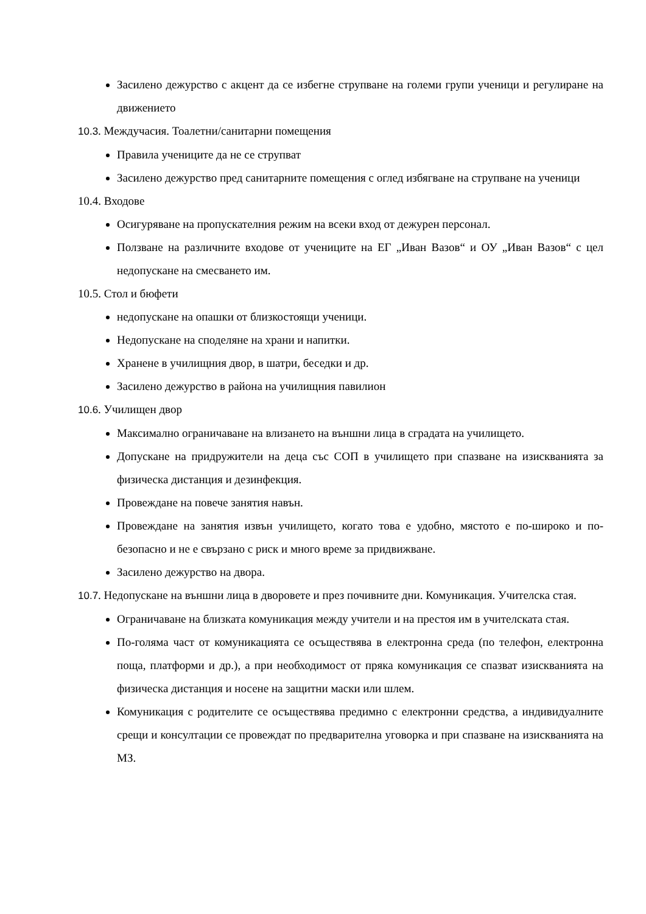Засилено дежурство с акцент да се избегне струпване на големи групи ученици и регулиране на движението
10.3. Междучасия. Тоалетни/санитарни помещения
Правила учениците да не се струпват
Засилено дежурство пред санитарните помещения с оглед избягване на струпване на ученици
10.4. Входове
Осигуряване на пропускателния режим на всеки вход от дежурен персонал.
Ползване на различните входове от учениците на ЕГ „Иван Вазов“ и ОУ „Иван Вазов“ с цел недопускане на смесването им.
10.5. Стол и бюфети
недопускане на опашки от близкостоящи ученици.
Недопускане на споделяне на храни и напитки.
Хранене в училищния двор, в шатри, беседки и др.
Засилено дежурство в района на училищния павилион
10.6. Училищен двор
Максимално ограничаване на влизането на външни лица в сградата на училището.
Допускане на придружители на деца със СОП в училището при спазване на изискванията за физическа дистанция и дезинфекция.
Провеждане на повече занятия навън.
Провеждане на занятия извън училището, когато това е удобно, мястото е по-широко и по-безопасно и не е свързано с риск и много време за придвижване.
Засилено дежурство на двора.
10.7. Недопускане на външни лица в дворовете и през почивните дни. Комуникация. Учителска стая.
Ограничаване на близката комуникация между учители и на престоя им в учителската стая.
По-голяма част от комуникацията се осъществява в електронна среда (по телефон, електронна поща, платформи и др.), а при необходимост от пряка комуникация се спазват изискванията на физическа дистанция и носене на защитни маски или шлем.
Комуникация с родителите се осъществява предимно с електронни средства, а индивидуалните срещи и консултации се провеждат по предварителна уговорка и при спазване на изискванията на МЗ.